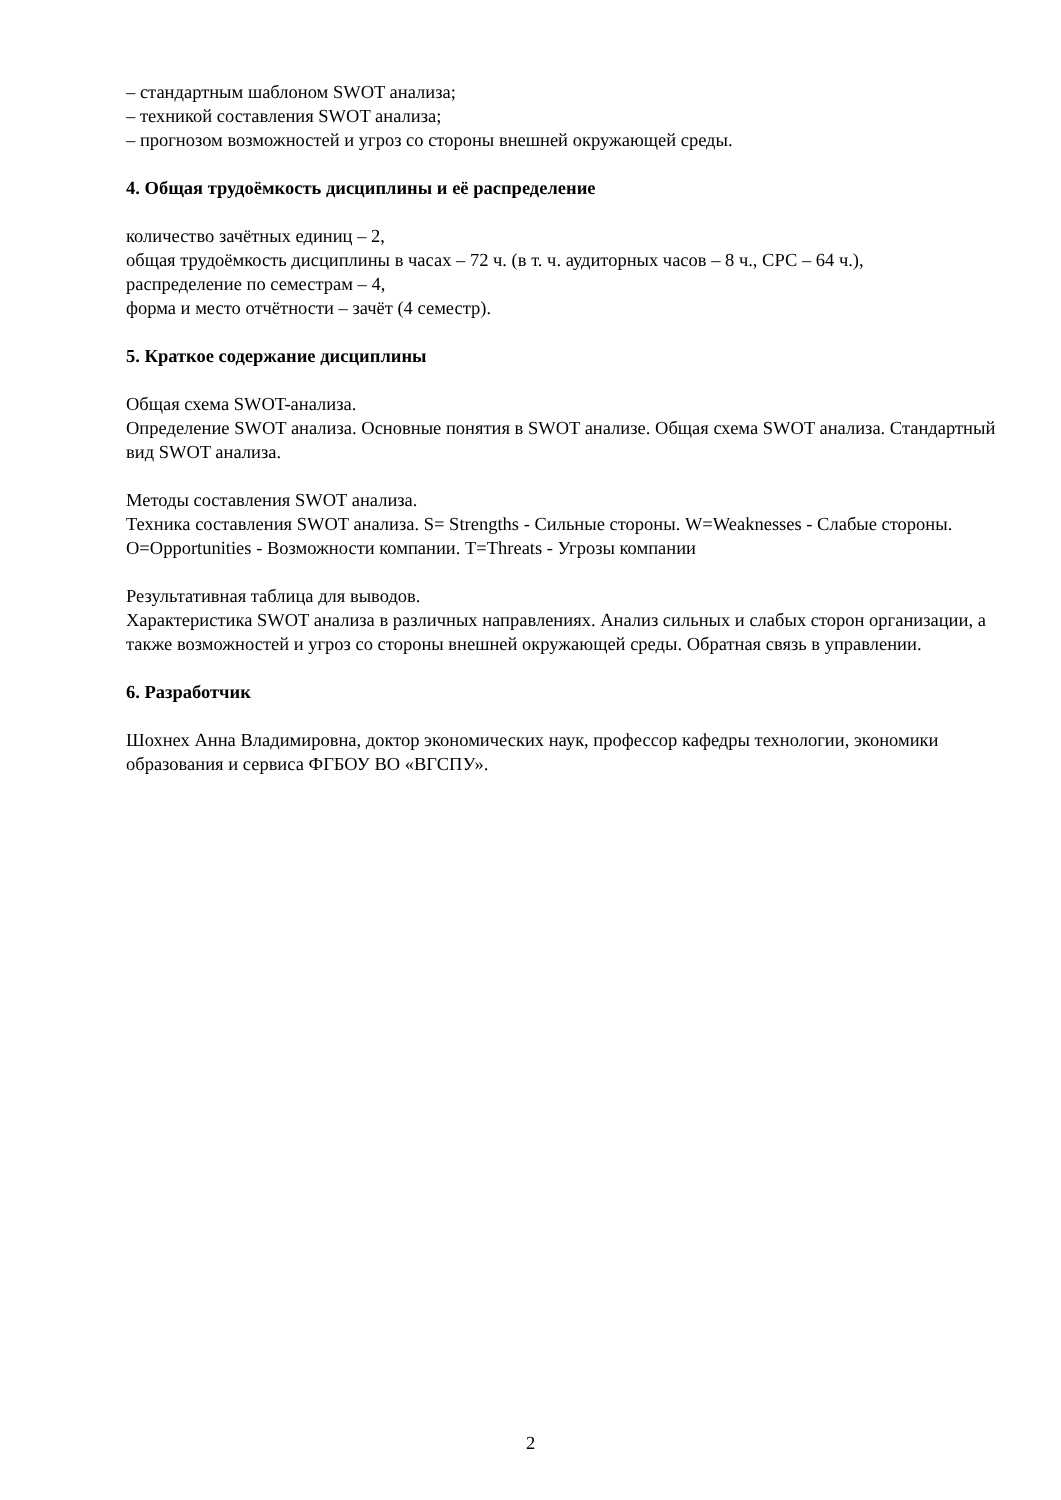– стандартным шаблоном SWOT анализа;
– техникой составления SWOT анализа;
– прогнозом возможностей и угроз со стороны внешней окружающей среды.
4. Общая трудоёмкость дисциплины и её распределение
количество зачётных единиц – 2,
общая трудоёмкость дисциплины в часах – 72 ч. (в т. ч. аудиторных часов – 8 ч., СРС – 64 ч.),
распределение по семестрам – 4,
форма и место отчётности – зачёт (4 семестр).
5. Краткое содержание дисциплины
Общая схема SWOT-анализа.
Определение SWOT анализа. Основные понятия в SWOT анализе. Общая схема SWOT анализа. Стандартный вид SWOT анализа.
Методы составления SWOT анализа.
Техника составления SWOT анализа. S= Strengths - Сильные стороны. W=Weaknesses - Слабые стороны. O=Opportunities - Возможности компании. T=Threats - Угрозы компании
Результативная таблица для выводов.
Характеристика SWOT анализа в различных направлениях. Анализ сильных и слабых сторон организации, а также возможностей и угроз со стороны внешней окружающей среды. Обратная связь в управлении.
6. Разработчик
Шохнех Анна Владимировна, доктор экономических наук, профессор кафедры технологии, экономики образования и сервиса ФГБОУ ВО «ВГСПУ».
2